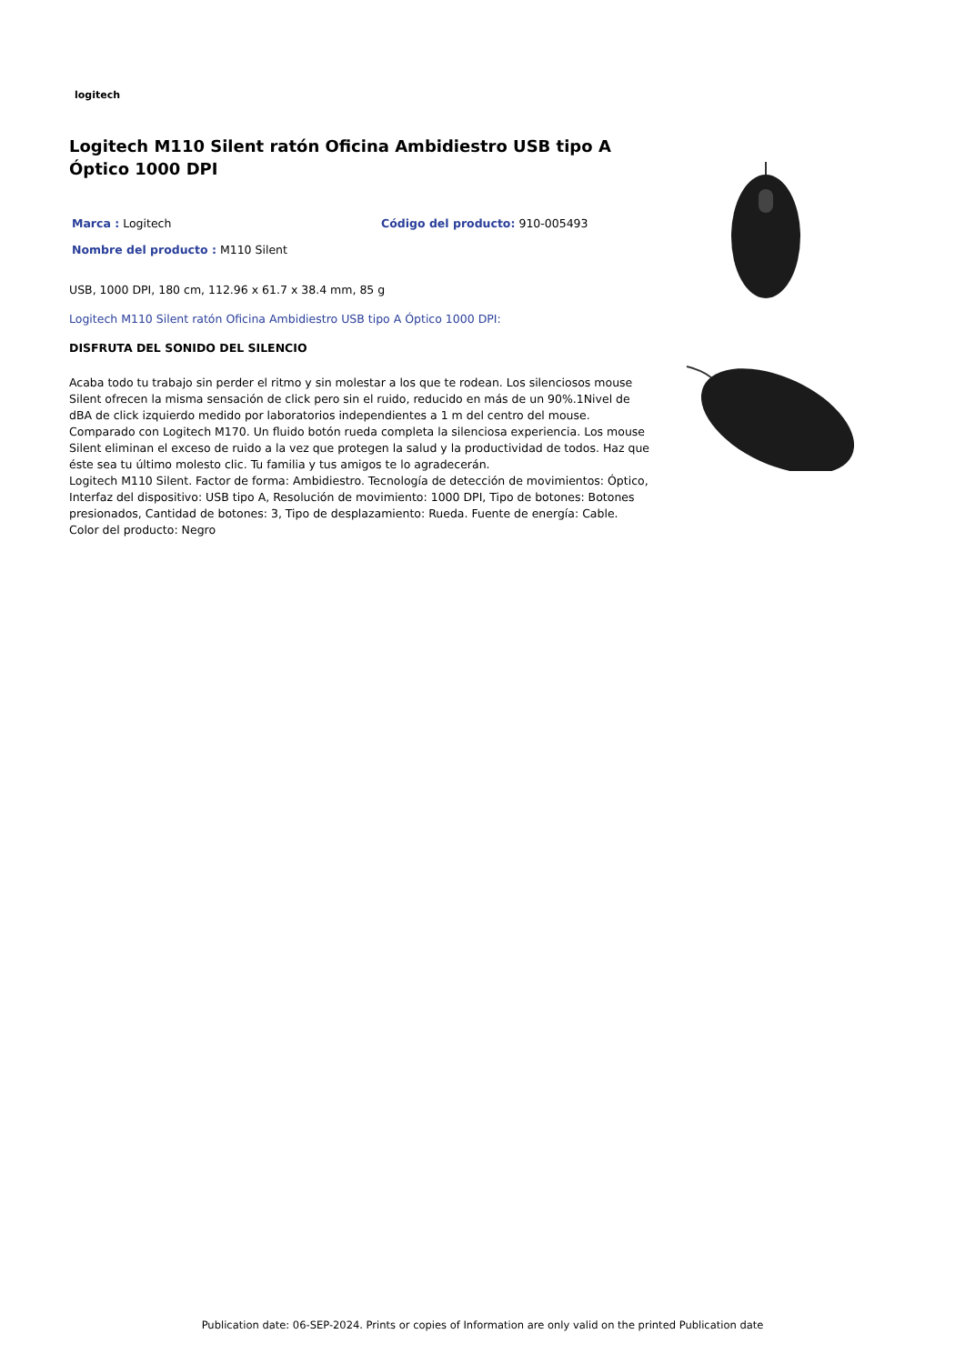logitech
Logitech M110 Silent ratón Oficina Ambidiestro USB tipo A Óptico 1000 DPI
Marca : Logitech
Código del producto: 910-005493
Nombre del producto : M110 Silent
USB, 1000 DPI, 180 cm, 112.96 x 61.7 x 38.4 mm, 85 g
Logitech M110 Silent ratón Oficina Ambidiestro USB tipo A Óptico 1000 DPI:
DISFRUTA DEL SONIDO DEL SILENCIO
Acaba todo tu trabajo sin perder el ritmo y sin molestar a los que te rodean. Los silenciosos mouse Silent ofrecen la misma sensación de click pero sin el ruido, reducido en más de un 90%.1Nivel de dBA de click izquierdo medido por laboratorios independientes a 1 m del centro del mouse. Comparado con Logitech M170. Un fluido botón rueda completa la silenciosa experiencia. Los mouse Silent eliminan el exceso de ruido a la vez que protegen la salud y la productividad de todos. Haz que éste sea tu último molesto clic. Tu familia y tus amigos te lo agradecerán.
Logitech M110 Silent. Factor de forma: Ambidiestro. Tecnología de detección de movimientos: Óptico, Interfaz del dispositivo: USB tipo A, Resolución de movimiento: 1000 DPI, Tipo de botones: Botones presionados, Cantidad de botones: 3, Tipo de desplazamiento: Rueda. Fuente de energía: Cable. Color del producto: Negro
Publication date: 06-SEP-2024. Prints or copies of Information are only valid on the printed Publication date